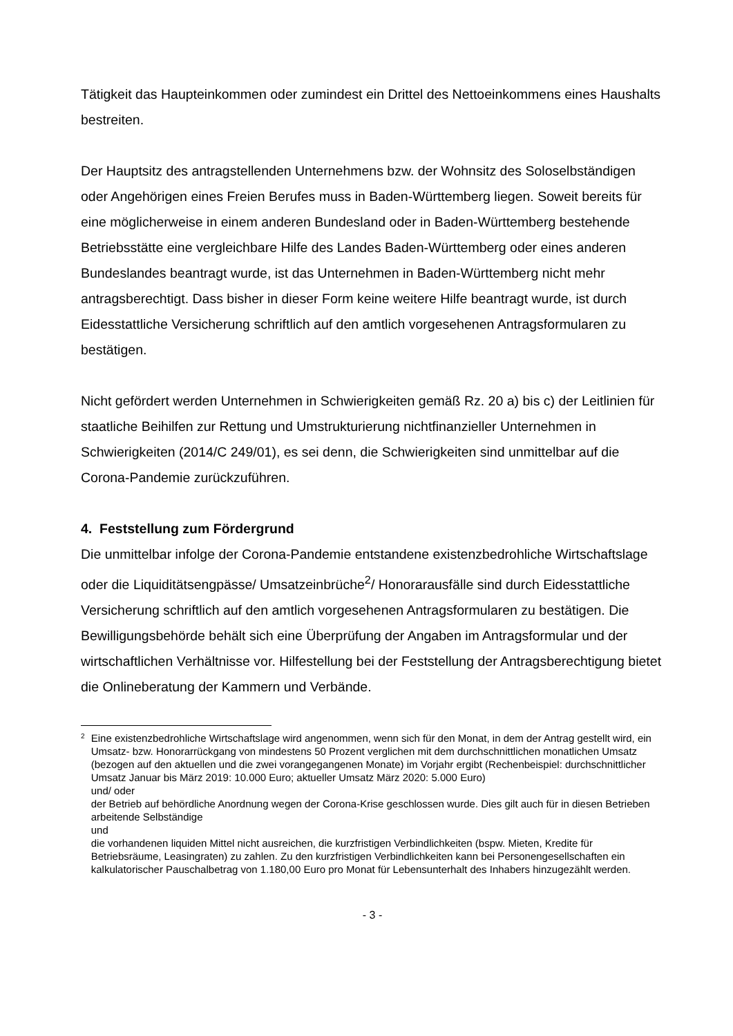Tätigkeit das Haupteinkommen oder zumindest ein Drittel des Nettoeinkommens eines Haushalts bestreiten.
Der Hauptsitz des antragstellenden Unternehmens bzw. der Wohnsitz des Soloselbständigen oder Angehörigen eines Freien Berufes muss in Baden-Württemberg liegen. Soweit bereits für eine möglicherweise in einem anderen Bundesland oder in Baden-Württemberg bestehende Betriebsstätte eine vergleichbare Hilfe des Landes Baden-Württemberg oder eines anderen Bundeslandes beantragt wurde, ist das Unternehmen in Baden-Württemberg nicht mehr antragsberechtigt. Dass bisher in dieser Form keine weitere Hilfe beantragt wurde, ist durch Eidesstattliche Versicherung schriftlich auf den amtlich vorgesehenen Antragsformularen zu bestätigen.
Nicht gefördert werden Unternehmen in Schwierigkeiten gemäß Rz. 20 a) bis c) der Leitlinien für staatliche Beihilfen zur Rettung und Umstrukturierung nichtfinanzieller Unternehmen in Schwierigkeiten (2014/C 249/01), es sei denn, die Schwierigkeiten sind unmittelbar auf die Corona-Pandemie zurückzuführen.
4. Feststellung zum Fördergrund
Die unmittelbar infolge der Corona-Pandemie entstandene existenzbedrohliche Wirtschaftslage oder die Liquiditätsengpässe/ Umsatzeinbrüche<sup>2</sup>/ Honorarausfälle sind durch Eidesstattliche Versicherung schriftlich auf den amtlich vorgesehenen Antragsformularen zu bestätigen. Die Bewilligungsbehörde behält sich eine Überprüfung der Angaben im Antragsformular und der wirtschaftlichen Verhältnisse vor. Hilfestellung bei der Feststellung der Antragsberechtigung bietet die Onlineberatung der Kammern und Verbände.
2
Eine existenzbedrohliche Wirtschaftslage wird angenommen, wenn sich für den Monat, in dem der Antrag gestellt wird, ein Umsatz- bzw. Honorarrückgang von mindestens 50 Prozent verglichen mit dem durchschnittlichen monatlichen Umsatz (bezogen auf den aktuellen und die zwei vorangegangenen Monate) im Vorjahr ergibt (Rechenbeispiel: durchschnittlicher Umsatz Januar bis März 2019: 10.000 Euro; aktueller Umsatz März 2020: 5.000 Euro)
und/ oder
der Betrieb auf behördliche Anordnung wegen der Corona-Krise geschlossen wurde. Dies gilt auch für in diesen Betrieben arbeitende Selbständige
und
die vorhandenen liquiden Mittel nicht ausreichen, die kurzfristigen Verbindlichkeiten (bspw. Mieten, Kredite für Betriebsräume, Leasingraten) zu zahlen. Zu den kurzfristigen Verbindlichkeiten kann bei Personengesellschaften ein kalkulatorischer Pauschalbetrag von 1.180,00 Euro pro Monat für Lebensunterhalt des Inhabers hinzugezählt werden.
- 3 -